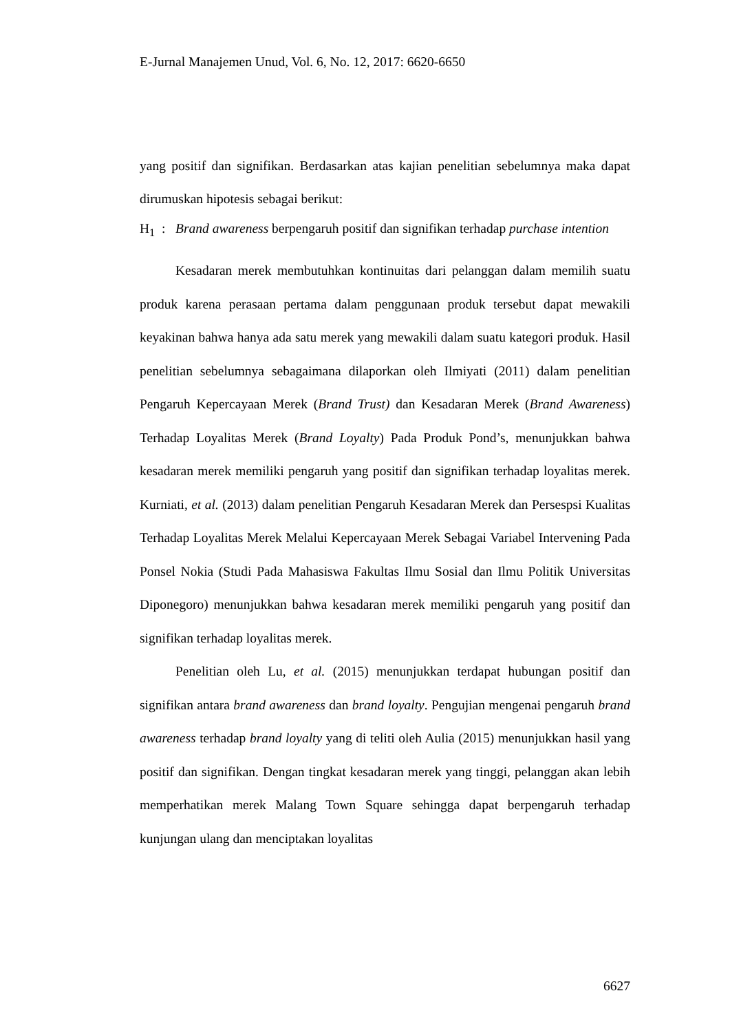E-Jurnal Manajemen Unud, Vol. 6, No. 12, 2017: 6620-6650
yang positif dan signifikan. Berdasarkan atas kajian penelitian sebelumnya maka dapat dirumuskan hipotesis sebagai berikut:
H<sub>1</sub> : Brand awareness berpengaruh positif dan signifikan terhadap purchase intention
Kesadaran merek membutuhkan kontinuitas dari pelanggan dalam memilih suatu produk karena perasaan pertama dalam penggunaan produk tersebut dapat mewakili keyakinan bahwa hanya ada satu merek yang mewakili dalam suatu kategori produk. Hasil penelitian sebelumnya sebagaimana dilaporkan oleh Ilmiyati (2011) dalam penelitian Pengaruh Kepercayaan Merek (Brand Trust) dan Kesadaran Merek (Brand Awareness) Terhadap Loyalitas Merek (Brand Loyalty) Pada Produk Pond’s, menunjukkan bahwa kesadaran merek memiliki pengaruh yang positif dan signifikan terhadap loyalitas merek. Kurniati, et al. (2013) dalam penelitian Pengaruh Kesadaran Merek dan Persespsi Kualitas Terhadap Loyalitas Merek Melalui Kepercayaan Merek Sebagai Variabel Intervening Pada Ponsel Nokia (Studi Pada Mahasiswa Fakultas Ilmu Sosial dan Ilmu Politik Universitas Diponegoro) menunjukkan bahwa kesadaran merek memiliki pengaruh yang positif dan signifikan terhadap loyalitas merek.
Penelitian oleh Lu, et al. (2015) menunjukkan terdapat hubungan positif dan signifikan antara brand awareness dan brand loyalty. Pengujian mengenai pengaruh brand awareness terhadap brand loyalty yang di teliti oleh Aulia (2015) menunjukkan hasil yang positif dan signifikan. Dengan tingkat kesadaran merek yang tinggi, pelanggan akan lebih memperhatikan merek Malang Town Square sehingga dapat berpengaruh terhadap kunjungan ulang dan menciptakan loyalitas
6627